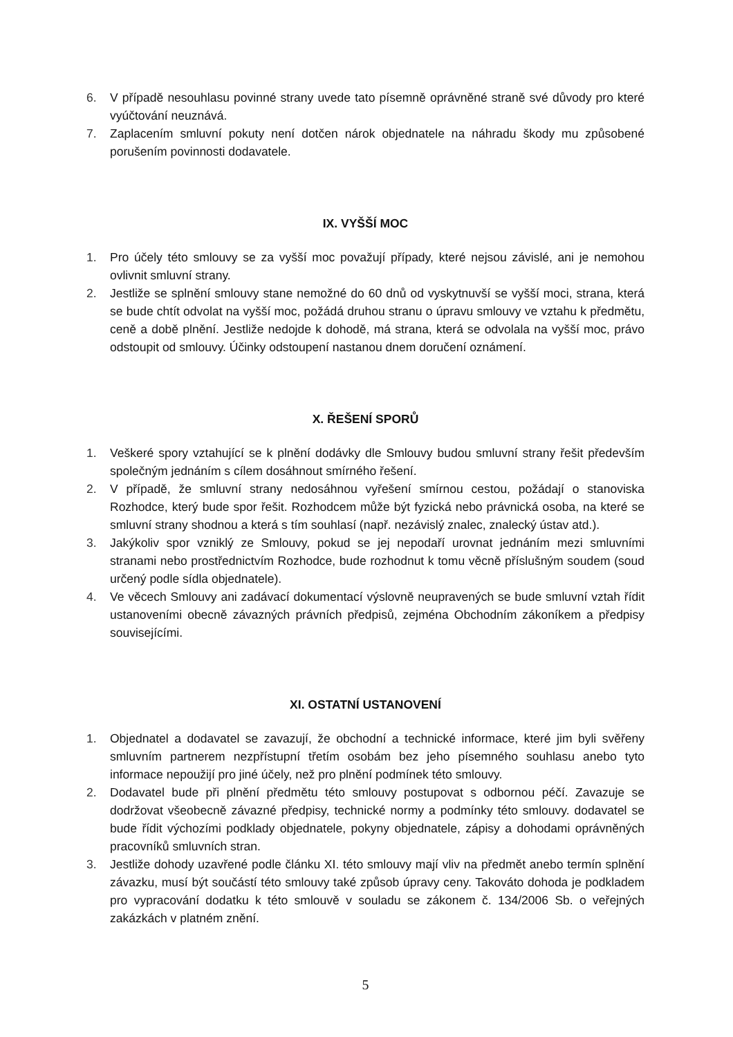6. V případě nesouhlasu povinné strany uvede tato písemně oprávněné straně své důvody pro které vyúčtování neuznává.
7. Zaplacením smluvní pokuty není dotčen nárok objednatele na náhradu škody mu způsobené porušením povinnosti dodavatele.
IX. VYŠŠÍ MOC
1. Pro účely této smlouvy se za vyšší moc považují případy, které nejsou závislé, ani je nemohou ovlivnit smluvní strany.
2. Jestliže se splnění smlouvy stane nemožné do 60 dnů od vyskytnuvší se vyšší moci, strana, která se bude chtít odvolat na vyšší moc, požádá druhou stranu o úpravu smlouvy ve vztahu k předmětu, ceně a době plnění. Jestliže nedojde k dohodě, má strana, která se odvolala na vyšší moc, právo odstoupit od smlouvy. Účinky odstoupení nastanou dnem doručení oznámení.
X. ŘEŠENÍ SPORŮ
1. Veškeré spory vztahující se k plnění dodávky dle Smlouvy budou smluvní strany řešit především společným jednáním s cílem dosáhnout smírného řešení.
2. V případě, že smluvní strany nedosáhnou vyřešení smírnou cestou, požádají o stanoviska Rozhodce, který bude spor řešit. Rozhodcem může být fyzická nebo právnická osoba, na které se smluvní strany shodnou a která s tím souhlasí (např. nezávislý znalec, znalecký ústav atd.).
3. Jakýkoliv spor vzniklý ze Smlouvy, pokud se jej nepodaří urovnat jednáním mezi smluvními stranami nebo prostřednictvím Rozhodce, bude rozhodnut k tomu věcně příslušným soudem (soud určený podle sídla objednatele).
4. Ve věcech Smlouvy ani zadávací dokumentací výslovně neupravených se bude smluvní vztah řídit ustanoveními obecně závazných právních předpisů, zejména Obchodním zákoníkem a předpisy souvisejícími.
XI. OSTATNÍ USTANOVENÍ
1. Objednatel a dodavatel se zavazují, že obchodní a technické informace, které jim byli svěřeny smluvním partnerem nezpřístupní třetím osobám bez jeho písemného souhlasu anebo tyto informace nepoužijí pro jiné účely, než pro plnění podmínek této smlouvy.
2. Dodavatel bude při plnění předmětu této smlouvy postupovat s odbornou péčí. Zavazuje se dodržovat všeobecně závazné předpisy, technické normy a podmínky této smlouvy. dodavatel se bude řídit výchozími podklady objednatele, pokyny objednatele, zápisy a dohodami oprávněných pracovníků smluvních stran.
3. Jestliže dohody uzavřené podle článku XI. této smlouvy mají vliv na předmět anebo termín splnění závazku, musí být součástí této smlouvy také způsob úpravy ceny. Takováto dohoda je podkladem pro vypracování dodatku k této smlouvě v souladu se zákonem č. 134/2006 Sb. o veřejných zakázkách v platném znění.
5